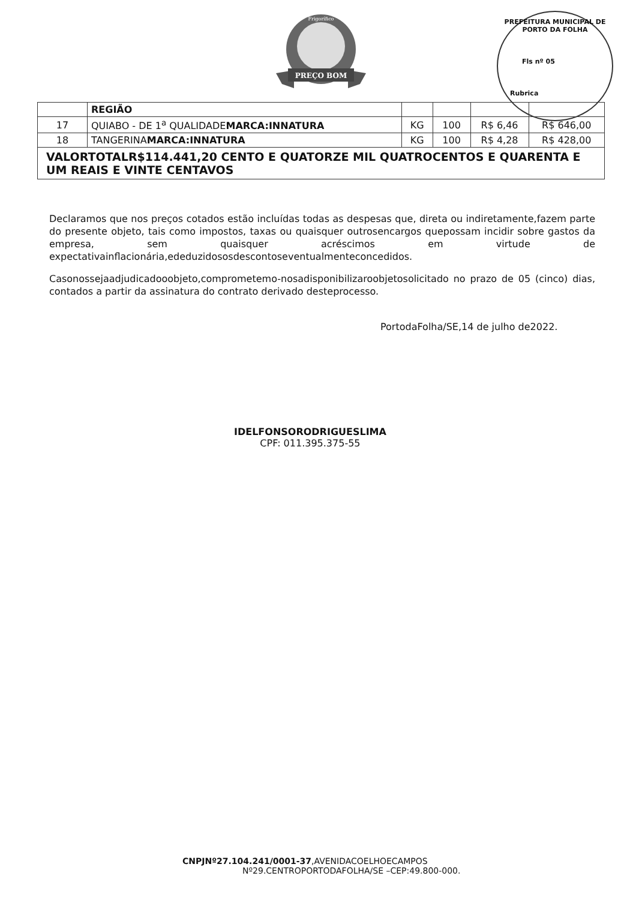PREÇO BOM
Frigorífico
PREFEITURA MUNICIPAL DE PORTO DA FOLHA
Fls nº 05
Rubrica
| | REGIÃO | | | | |
| 17 | QUIABO - DE 1<sup>a</sup> QUALIDADE MARCA:INNATURA | KG | 100 | R$ 6,46 | R$ 646,00 |
| 18 | TANGERINA MARCA:INNATURA | KG | 100 | R$ 4,28 | R$ 428,00 |
| VALORTOTALR$114.441,20 CENTO E QUATORZE MIL QUATROCENTOS E QUARENTA E UM REAIS E VINTE CENTAVOS | | | | | |
Declaramos que nos preços cotados estão incluídas todas as despesas que, direta ou indiretamente,fazem parte do presente objeto, tais como impostos, taxas ou quaisquer outrosencargos quepossam incidir sobre gastos da empresa, sem quaisquer acréscimos em virtude de expectativainflacionária,ededuzidososdescontoseventualmenteconcedidos.
Casonossejaadjudicadooobjeto,comprometemo-nosadisponibilizaroobjetosolicitado no prazo de 05 (cinco) dias, contados a partir da assinatura do contrato derivado desteprocesso.
PortodaFolha/SE,14 de julho de2022.
IDELFONSORODRIGUESLIMA
CPF: 011.395.375-55
CNPJNº27.104.241/0001-37,AVENIDACOELHOECAMPOS
Nº29.CENTROPORTODAFOLHA/SE –CEP:49.800-000.